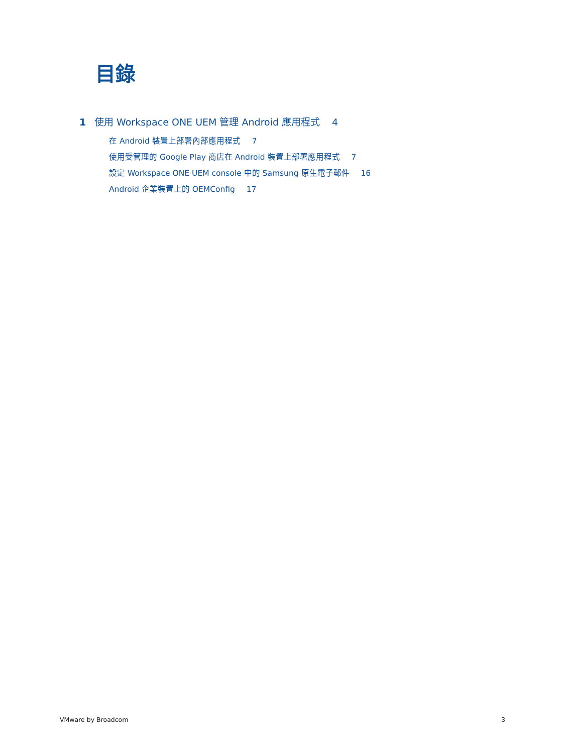目錄
1 使用 Workspace ONE UEM 管理 Android 應用程式 4
在 Android 裝置上部署內部應用程式 7
使用受管理的 Google Play 商店在 Android 裝置上部署應用程式 7
設定 Workspace ONE UEM console 中的 Samsung 原生電子郵件 16
Android 企業裝置上的 OEMConfig 17
VMware by Broadcom 3